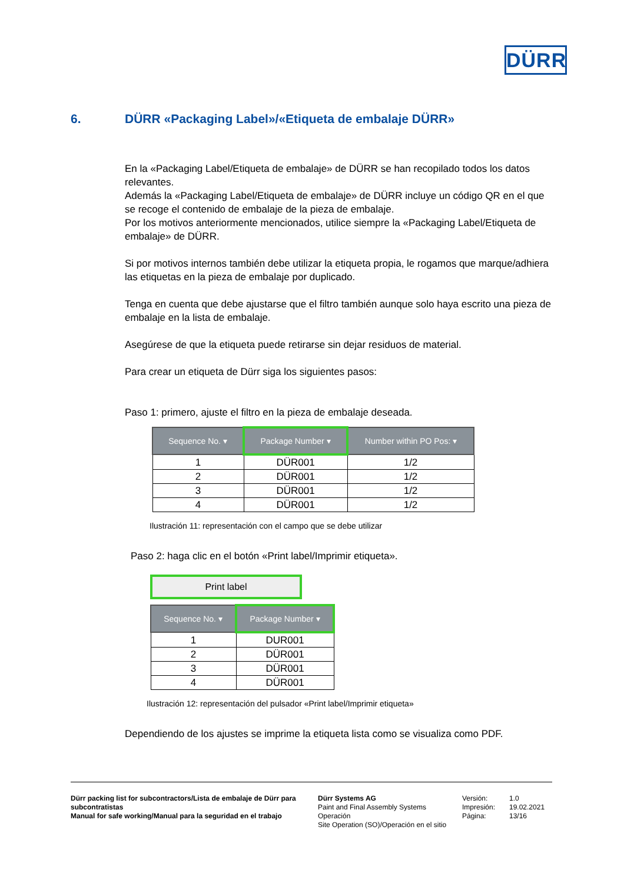DÜRR
6. DÜRR «Packaging Label»/«Etiqueta de embalaje DÜRR»
En la «Packaging Label/Etiqueta de embalaje» de DÜRR se han recopilado todos los datos relevantes.
Además la «Packaging Label/Etiqueta de embalaje» de DÜRR incluye un código QR en el que se recoge el contenido de embalaje de la pieza de embalaje.
Por los motivos anteriormente mencionados, utilice siempre la «Packaging Label/Etiqueta de embalaje» de DÜRR.
Si por motivos internos también debe utilizar la etiqueta propia, le rogamos que marque/adhiera las etiquetas en la pieza de embalaje por duplicado.
Tenga en cuenta que debe ajustarse que el filtro también aunque solo haya escrito una pieza de embalaje en la lista de embalaje.
Asegúrese de que la etiqueta puede retirarse sin dejar residuos de material.
Para crear un etiqueta de Dürr siga los siguientes pasos:
Paso 1: primero, ajuste el filtro en la pieza de embalaje deseada.
| Sequence No. ▾ | Package Number ▾ | Number within PO Pos: ▾ |
| --- | --- | --- |
| 1 | DÜR001 | 1/2 |
| 2 | DÜR001 | 1/2 |
| 3 | DÜR001 | 1/2 |
| 4 | DÜR001 | 1/2 |
Ilustración 11: representación con el campo que se debe utilizar
Paso 2: haga clic en el botón «Print label/Imprimir etiqueta».
Print label
| Sequence No. ▾ | Package Number ▾ |
| --- | --- |
| 1 | DUR001 |
| 2 | DÜR001 |
| 3 | DÜR001 |
| 4 | DÜR001 |
Ilustración 12: representación del pulsador «Print label/Imprimir etiqueta»
Dependiendo de los ajustes se imprime la etiqueta lista como se visualiza como PDF.
Dürr packing list for subcontractors/Lista de embalaje de Dürr para subcontratistas
Manual for safe working/Manual para la seguridad en el trabajo
Dürr Systems AG
Paint and Final Assembly Systems
Operación
Site Operation (SO)/Operación en el sitio
Versión:
Impresión:
Página:
1.0
19.02.2021
13/16